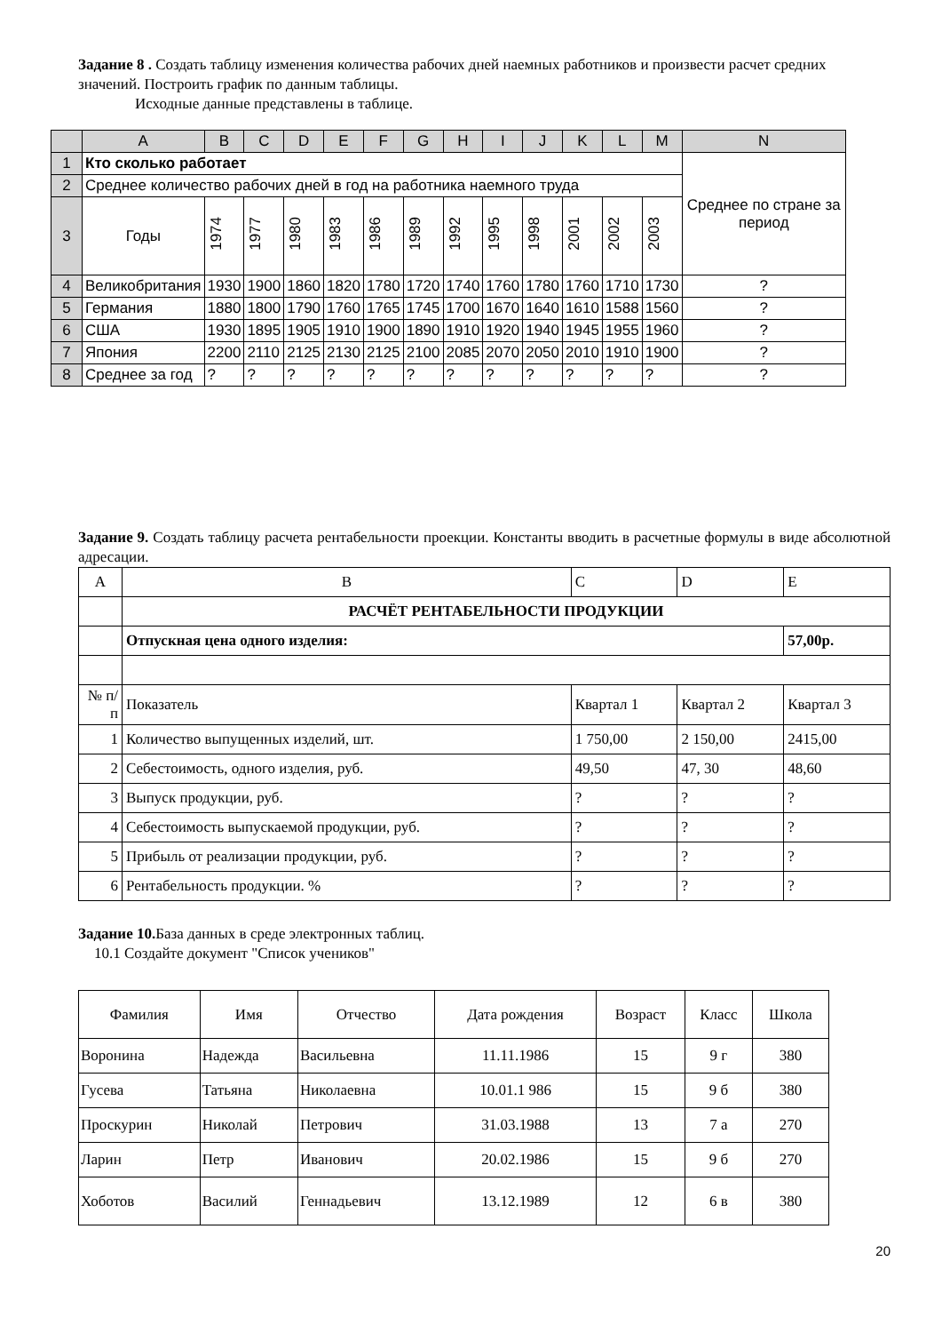Задание 8 . Создать таблицу изменения количества рабочих дней наемных работников и произвести расчет средних значений. Построить график по данным таблицы.
Исходные данные представлены в таблице.
| | A | B | C | D | E | F | G | H | I | J | K | L | M | N |
| --- | --- | --- | --- | --- | --- | --- | --- | --- | --- | --- | --- | --- | --- | --- |
| 1 | Кто сколько работает | | | | | | | | | | | | | Среднее по стране за период |
| 2 | Среднее количество рабочих дней в год на работника наемного труда | | | | | | | | | | | | | |
| 3 | Годы | 1974 | 1977 | 1980 | 1983 | 1986 | 1989 | 1992 | 1995 | 1998 | 2001 | 2002 | 2003 | |
| 4 | Великобритания | 1930 | 1900 | 1860 | 1820 | 1780 | 1720 | 1740 | 1760 | 1780 | 1760 | 1710 | 1730 | ? |
| 5 | Германия | 1880 | 1800 | 1790 | 1760 | 1765 | 1745 | 1700 | 1670 | 1640 | 1610 | 1588 | 1560 | ? |
| 6 | США | 1930 | 1895 | 1905 | 1910 | 1900 | 1890 | 1910 | 1920 | 1940 | 1945 | 1955 | 1960 | ? |
| 7 | Япония | 2200 | 2110 | 2125 | 2130 | 2125 | 2100 | 2085 | 2070 | 2050 | 2010 | 1910 | 1900 | ? |
| 8 | Среднее за год | ? | ? | ? | ? | ? | ? | ? | ? | ? | ? | ? | ? | ? |
Задание 9. Создать таблицу расчета рентабельности проекции. Константы вводить в расчетные формулы в виде абсолютной адресации.
| A | B | C | D | E |
| | РАСЧЁТ РЕНТАБЕЛЬНОСТИ ПРОДУКЦИИ | | | |
| | Отпускная цена одного изделия: | | | 57,00р. |
| № п/п | Показатель | Квартал 1 | Квартал 2 | Квартал 3 |
| 1 | Количество выпущенных изделий, шт. | 1 750,00 | 2 150,00 | 2415,00 |
| 2 | Себестоимость, одного изделия, руб. | 49,50 | 47, 30 | 48,60 |
| 3 | Выпуск продукции, руб. | ? | ? | ? |
| 4 | Себестоимость выпускаемой продукции, руб. | ? | ? | ? |
| 5 | Прибыль от реализации продукции, руб. | ? | ? | ? |
| 6 | Рентабельность продукции. % | ? | ? | ? |
Задание 10. База данных в среде электронных таблиц.
10.1 Создайте документ "Список учеников"
| Фамилия | Имя | Отчество | Дата рождения | Возраст | Класс | Школа |
| Воронина | Надежда | Васильевна | 11.11.1986 | 15 | 9 г | 380 |
| Гусева | Татьяна | Николаевна | 10.01.1 986 | 15 | 9 б | 380 |
| Проскурин | Николай | Петрович | 31.03.1988 | 13 | 7 а | 270 |
| Ларин | Петр | Иванович | 20.02.1986 | 15 | 9 б | 270 |
| Хоботов | Василий | Геннадьевич | 13.12.1989 | 12 | 6 в | 380 |
20